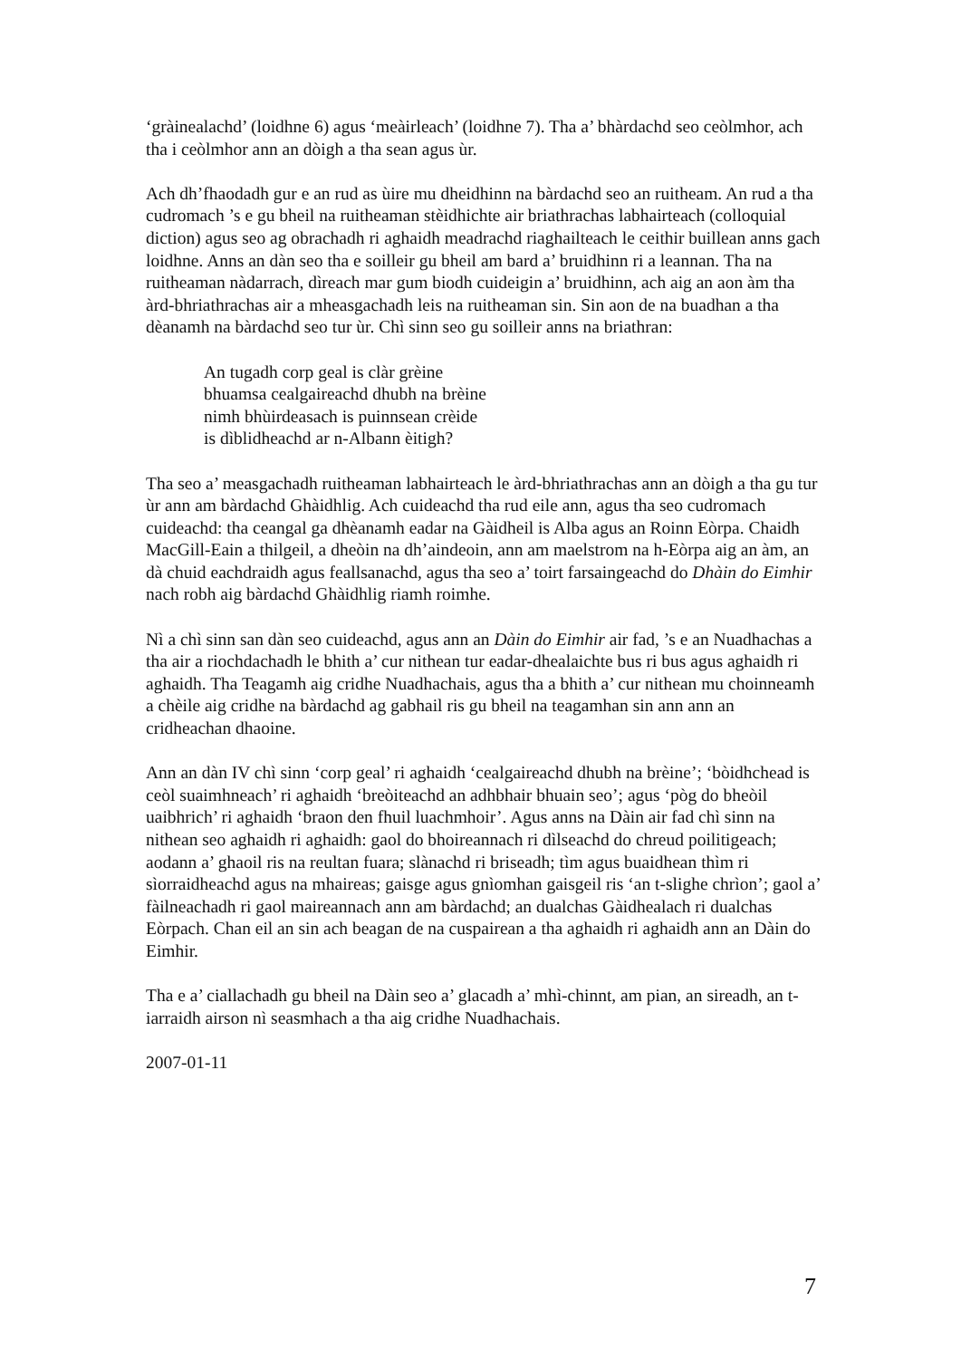‘gràinealachd’ (loidhne 6) agus ‘meàirleach’ (loidhne 7). Tha a’ bhàrdachd seo ceòlmhor, ach tha i ceòlmhor ann an dòigh a tha sean agus ùr.
Ach dh’fhaodadh gur e an rud as ùire mu dheidhinn na bàrdachd seo an ruitheam. An rud a tha cudromach ’s e gu bheil na ruitheaman stèidhichte air briathrachas labhairteach (colloquial diction) agus seo ag obrachadh ri aghaidh meadrachd riaghailteach le ceithir buillean anns gach loidhne. Anns an dàn seo tha e soilleir gu bheil am bard a’ bruidhinn ri a leannan. Tha na ruitheaman nàdarrach, dìreach mar gum biodh cuideigin a’ bruidhinn, ach aig an aon àm tha àrd-bhriathrachas air a mheasgachadh leis na ruitheaman sin. Sin aon de na buadhan a tha dèanamh na bàrdachd seo tur ùr. Chì sinn seo gu soilleir anns na briathran:
An tugadh corp geal is clàr grèine
bhuamsa cealgaireachd dhubh na brèine
nimh bhùirdeasach is puinnsean crèide
is dìblidheachd ar n-Albann èitigh?
Tha seo a’ measgachadh ruitheaman labhairteach le àrd-bhriathrachas ann an dòigh a tha gu tur ùr ann am bàrdachd Ghàidhlig. Ach cuideachd tha rud eile ann, agus tha seo cudromach cuideachd: tha ceangal ga dhèanamh eadar na Gàidheil is Alba agus an Roinn Eòrpa. Chaidh MacGill-Eain a thilgeil, a dheòin na dh’aindeoin, ann am maelstrom na h-Eòrpa aig an àm, an dà chuid eachdraidh agus feallsanachd, agus tha seo a’ toirt farsaingeachd do Dhàin do Eimhir nach robh aig bàrdachd Ghàidhlig riamh roimhe.
Nì a chì sinn san dàn seo cuideachd, agus ann an Dàin do Eimhir air fad, ’s e an Nuadhachas a tha air a riochdachadh le bhith a’ cur nithean tur eadar-dhealaichte bus ri bus agus aghaidh ri aghaidh. Tha Teagamh aig cridhe Nuadhachais, agus tha a bhith a’ cur nithean mu choinneamh a chèile aig cridhe na bàrdachd ag gabhail ris gu bheil na teagamhan sin ann ann an cridheachan dhaoine.
Ann an dàn IV chì sinn ‘corp geal’ ri aghaidh ‘cealgaireachd dhubh na brèine’; ‘bòidhchead is ceòl suaimhneach’ ri aghaidh ‘breòiteachd an adhbhair bhuain seo’; agus ‘pòg do bheòil uaibhrich’ ri aghaidh ‘braon den fhuil luachmhoir’. Agus anns na Dàin air fad chì sinn na nithean seo aghaidh ri aghaidh: gaol do bhoireannach ri dìlseachd do chreud poilitigeach; aodann a’ ghaoil ris na reultan fuara; slànachd ri briseadh; tìm agus buaidhean thìm ri sìorraidheachd agus na mhaireas; gaisge agus gnìomhan gaisgeil ris ‘an t-slighe chrìon’; gaol a’ fàilneachadh ri gaol maireannach ann am bàrdachd; an dualchas Gàidhealach ri dualchas Eòrpach. Chan eil an sin ach beagan de na cuspairean a tha aghaidh ri aghaidh ann an Dàin do Eimhir.
Tha e a’ ciallachadh gu bheil na Dàin seo a’ glacadh a’ mhì-chinnt, am pian, an sireadh, an t-iarraidh airson nì seasmhach a tha aig cridhe Nuadhachais.
2007-01-11
7